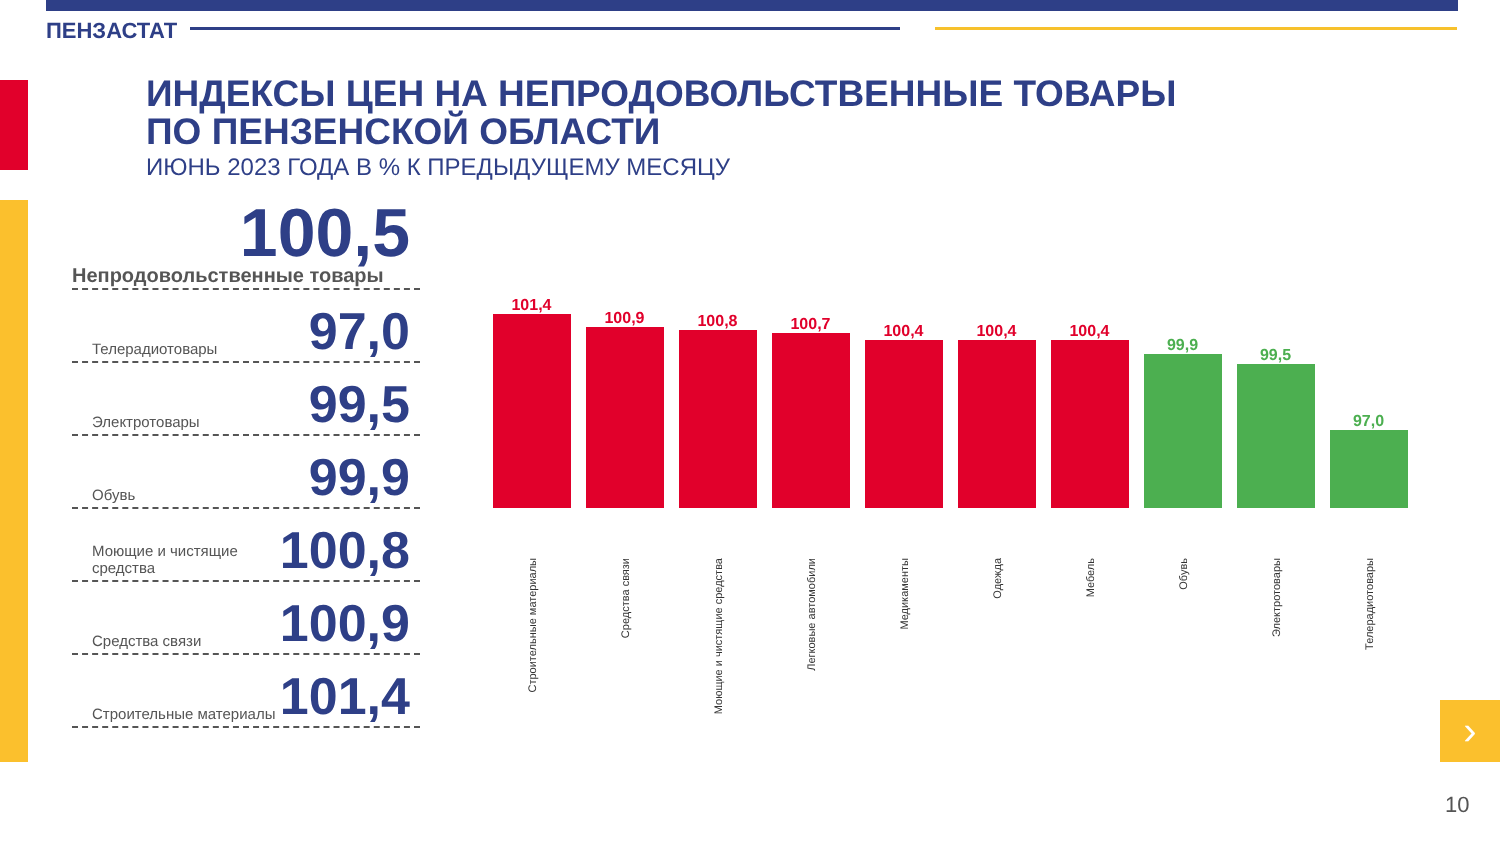ПЕНЗАСТАТ
ИНДЕКСЫ ЦЕН НА НЕПРОДОВОЛЬСТВЕННЫЕ ТОВАРЫ
ПО ПЕНЗЕНСКОЙ ОБЛАСТИ
ИЮНЬ 2023 ГОДА В % К ПРЕДЫДУЩЕМУ МЕСЯЦУ
100,5
Непродовольственные товары
Телерадиотовары 97,0
Электротовары 99,5
Обувь 99,9
Моющие и чистящие средства 100,8
Средства связи 100,9
Строительные материалы 101,4
101,4
Строительные материалы
100,9
Средства связи
100,8
Моющие и чистящие средства
100,7
Легковые автомобили
100,4
Медикаменты
100,4
Одежда
100,4
Мебель
99,9
Обувь
99,5
Электротовары
97,0
Телерадиотовары
›
10